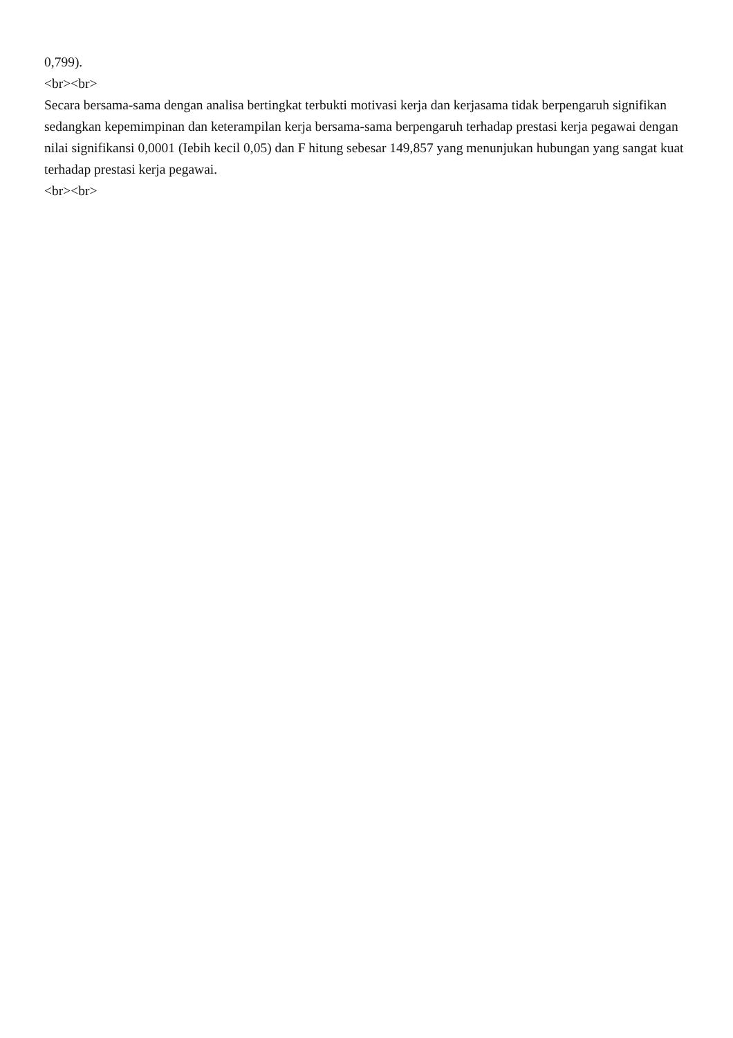0,799).
<br><br>
Secara bersama-sama dengan analisa bertingkat terbukti motivasi kerja dan kerjasama tidak berpengaruh signifikan sedangkan kepemimpinan dan keterampilan kerja bersama-sama berpengaruh terhadap prestasi kerja pegawai dengan nilai signifikansi 0,0001 (Iebih kecil 0,05) dan F hitung sebesar 149,857 yang menunjukan hubungan yang sangat kuat terhadap prestasi kerja pegawai.
<br><br>